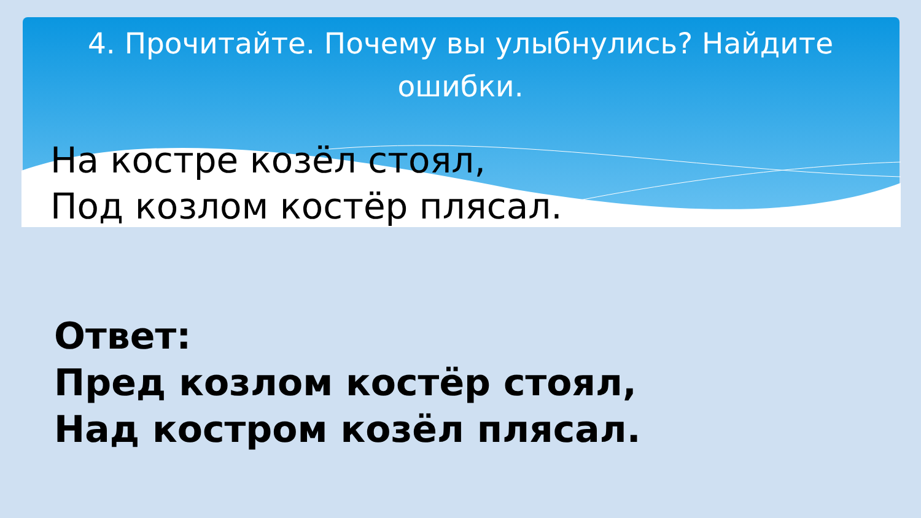4. Прочитайте. Почему вы улыбнулись? Найдите ошибки.
На костре козёл стоял,
Под козлом костёр плясал.
Ответ:
Пред козлом костёр стоял,
Над костром козёл плясал.